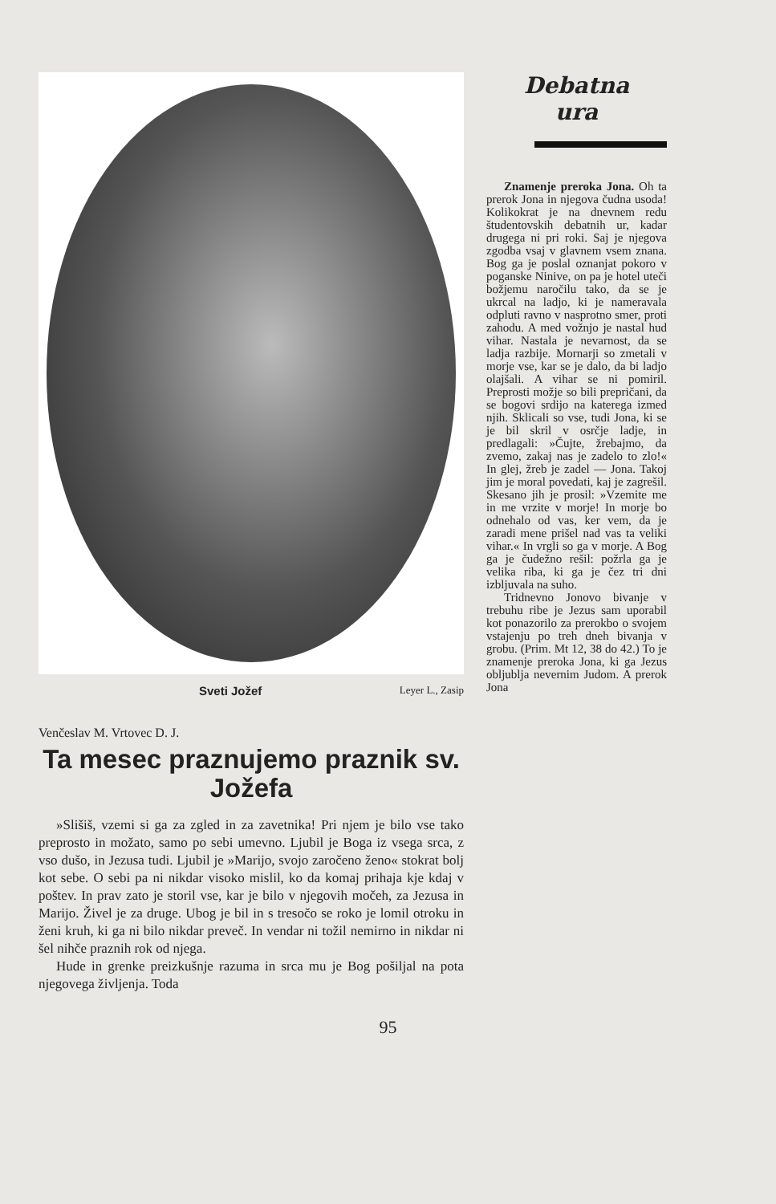Sveti Jožef Leyer L., Zasip
Venčeslav M. Vrtovec D. J.
Ta mesec praznujemo praznik sv. Jožefa
»Slišiš, vzemi si ga za zgled in za zavetnika! Pri njem je bilo vse tako preprosto in možato, samo po sebi umevno. Ljubil je Boga iz vsega srca, z vso dušo, in Jezusa tudi. Ljubil je »Marijo, svojo zaročeno ženo« stokrat bolj kot sebe. O sebi pa ni nikdar visoko mislil, ko da komaj prihaja kje kdaj v poštev. In prav zato je storil vse, kar je bilo v njegovih močeh, za Jezusa in Marijo. Živel je za druge. Ubog je bil in s tresočo se roko je lomil otroku in ženi kruh, ki ga ni bilo nikdar preveč. In vendar ni tožil nemirno in nikdar ni šel nihče praznih rok od njega.
Hude in grenke preizkušnje razuma in srca mu je Bog pošiljal na pota njegovega življenja. Toda
Debatna
ura
Znamenje preroka Jona. Oh ta prerok Jona in njegova čudna usoda! Kolikokrat je na dnevnem redu študentovskih debatnih ur, kadar drugega ni pri roki. Saj je njegova zgodba vsaj v glavnem vsem znana. Bog ga je poslal oznanjat pokoro v poganske Ninive, on pa je hotel uteči božjemu naročilu tako, da se je ukrcal na ladjo, ki je nameravala odpluti ravno v nasprotno smer, proti zahodu. A med vožnjo je nastal hud vihar. Nastala je nevarnost, da se ladja razbije. Mornarji so zmetali v morje vse, kar se je dalo, da bi ladjo olajšali. A vihar se ni pomiril. Preprosti možje so bili prepričani, da se bogovi srdijo na katerega izmed njih. Sklicali so vse, tudi Jona, ki se je bil skril v osrčje ladje, in predlagali: »Čujte, žrebajmo, da zvemo, zakaj nas je zadelo to zlo!« In glej, žreb je zadel — Jona. Takoj jim je moral povedati, kaj je zagrešil. Skesano jih je prosil: »Vzemite me in me vrzite v morje! In morje bo odnehalo od vas, ker vem, da je zaradi mene prišel nad vas ta veliki vihar.« In vrgli so ga v morje. A Bog ga je čudežno rešil: požrla ga je velika riba, ki ga je čez tri dni izbljuvala na suho.
Tridnevno Jonovo bivanje v trebuhu ribe je Jezus sam uporabil kot ponazorilo za prerokbo o svojem vstajenju po treh dneh bivanja v grobu. (Prim. Mt 12, 38 do 42.) To je znamenje preroka Jona, ki ga Jezus obljublja nevernim Judom. A prerok Jona
95